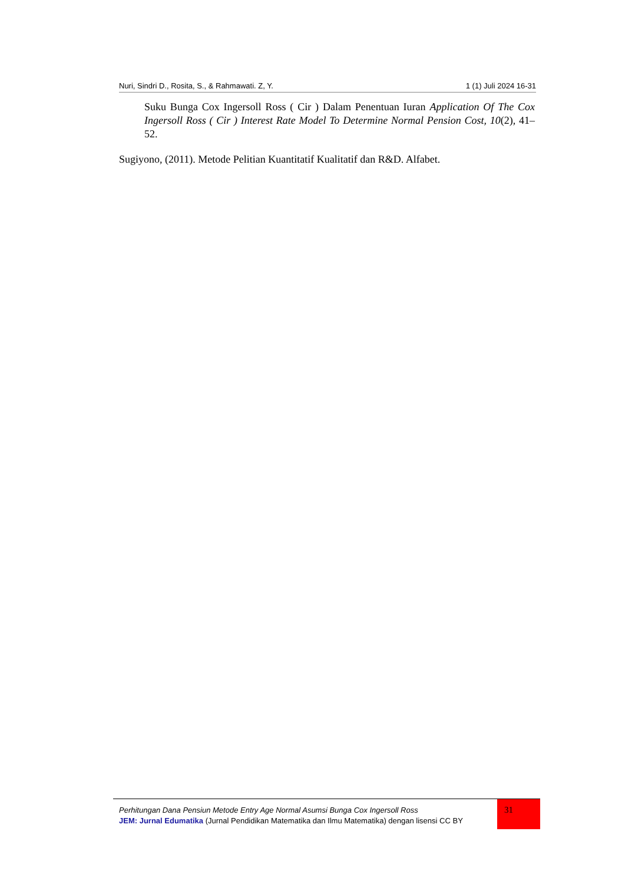Nuri, Sindri D., Rosita, S., & Rahmawati. Z, Y. 1 (1) Juli 2024 16-31
Suku Bunga Cox Ingersoll Ross ( Cir ) Dalam Penentuan Iuran Application Of The Cox Ingersoll Ross ( Cir ) Interest Rate Model To Determine Normal Pension Cost, 10(2), 41–52.
Sugiyono, (2011). Metode Pelitian Kuantitatif Kualitatif dan R&D. Alfabet.
Perhitungan Dana Pensiun Metode Entry Age Normal Asumsi Bunga Cox Ingersoll Ross
JEM: Jurnal Edumatika (Jurnal Pendidikan Matematika dan Ilmu Matematika) dengan lisensi CC BY
31